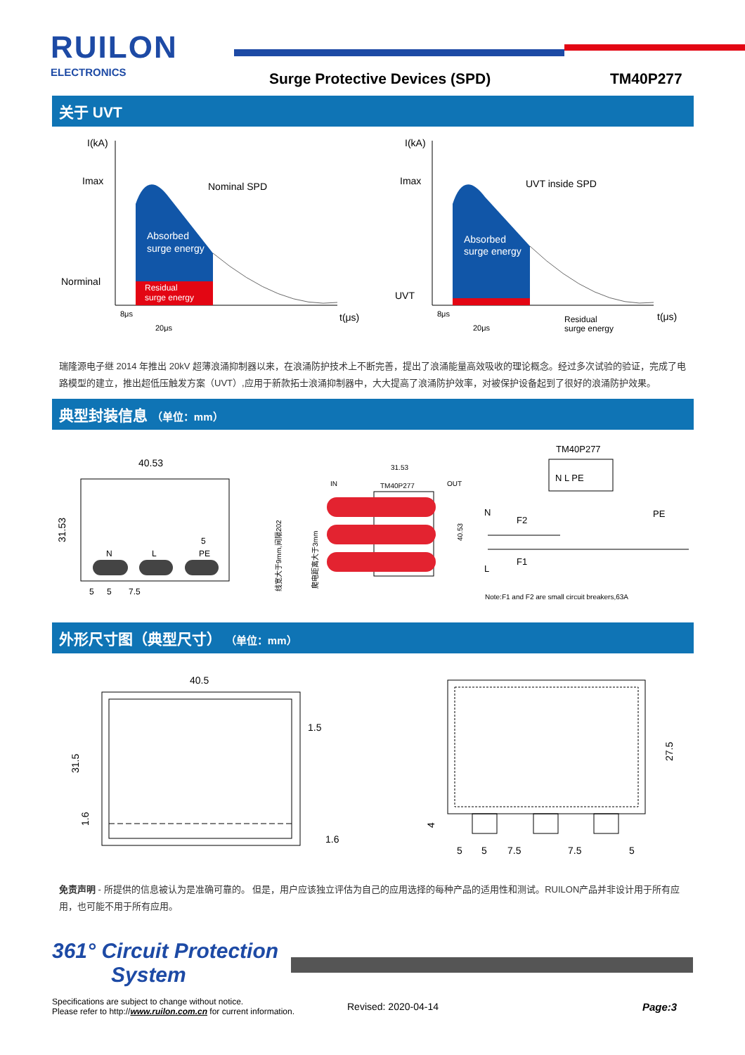RUILON
ELECTRONICS Surge Protective Devices (SPD) TM40P277
关于 UVT
I(kA)
Imax
Norminal
Nominal SPD
Absorbed
surge energy
Residual
surge energy
8μs
20μs
t(μs)
I(kA)
Imax
UVT
UVT inside SPD
Absorbed
surge energy
Residual
surge energy
8μs
20μs
t(μs)
瑞隆源电子继 2014 年推出 20kV 超薄浪涌抑制器以来，在浪涌防护技术上不断完善，提出了浪涌能量高效吸收的理论概念。经过多次试验的验证，完成了电路模型的建立，推出超低压触发方案（UVT）,应用于新款拓士浪涌抑制器中，大大提高了浪涌防护效率，对被保护设备起到了很好的浪涌防护效果。
典型封装信息 （单位：mm）
40.53
31.53
N
L
PE
5
5
5
7.5
IN
OUT
31.53
TM40P277
40.53
线宽大于9mm,间隔202
爬电距离大于3mm
TM40P277
N L PE
N
F2
F1
L
PE
Note:F1 and F2 are small circuit breakers,63A
外形尺寸图（典型尺寸） （单位：mm）
40.5
1.5
1.6
31.5
1.6
27.5
4
5
5
7.5
7.5
5
免责声明 - 所提供的信息被认为是准确可靠的。 但是，用户应该独立评估为自己的应用选择的每种产品的适用性和测试。RUILON产品并非设计用于所有应用，也可能不用于所有应用。
361° Circuit Protection
System
Specifications are subject to change without notice.
Please refer to http://www.ruilon.com.cn for current information.
Revised: 2020-04-14 Page:3